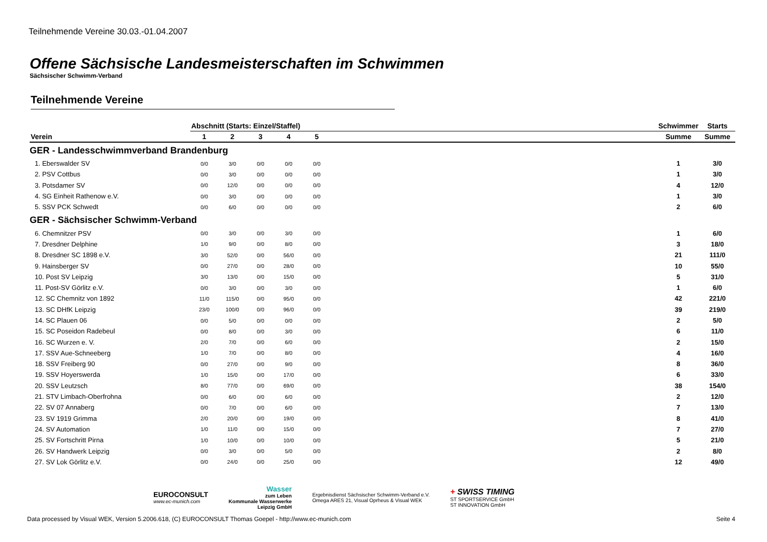Teilnehmende Vereine 30.03.-01.04.2007
Offene Sächsische Landesmeisterschaften im Schwimmen
Sächsischer Schwimm-Verband
Teilnehmende Vereine
| | Abschnitt (Starts: Einzel/Staffel) | | | | | | Schwimmer | Starts |
| --- | --- | --- | --- | --- | --- | --- | --- | --- |
| Verein | 1 | 2 | 3 | 4 | 5 | | Summe | Summe |
| GER - Landesschwimmverband Brandenburg | | | | | | | | |
| 1. Eberswalder SV | 0/0 | 3/0 | 0/0 | 0/0 | 0/0 | | 1 | 3/0 |
| 2. PSV Cottbus | 0/0 | 3/0 | 0/0 | 0/0 | 0/0 | | 1 | 3/0 |
| 3. Potsdamer SV | 0/0 | 12/0 | 0/0 | 0/0 | 0/0 | | 4 | 12/0 |
| 4. SG Einheit Rathenow e.V. | 0/0 | 3/0 | 0/0 | 0/0 | 0/0 | | 1 | 3/0 |
| 5. SSV PCK Schwedt | 0/0 | 6/0 | 0/0 | 0/0 | 0/0 | | 2 | 6/0 |
| GER - Sächsischer Schwimm-Verband | | | | | | | | |
| 6. Chemnitzer PSV | 0/0 | 3/0 | 0/0 | 3/0 | 0/0 | | 1 | 6/0 |
| 7. Dresdner Delphine | 1/0 | 9/0 | 0/0 | 8/0 | 0/0 | | 3 | 18/0 |
| 8. Dresdner SC 1898 e.V. | 3/0 | 52/0 | 0/0 | 56/0 | 0/0 | | 21 | 111/0 |
| 9. Hainsberger SV | 0/0 | 27/0 | 0/0 | 28/0 | 0/0 | | 10 | 55/0 |
| 10. Post SV Leipzig | 3/0 | 13/0 | 0/0 | 15/0 | 0/0 | | 5 | 31/0 |
| 11. Post-SV Görlitz e.V. | 0/0 | 3/0 | 0/0 | 3/0 | 0/0 | | 1 | 6/0 |
| 12. SC Chemnitz von 1892 | 11/0 | 115/0 | 0/0 | 95/0 | 0/0 | | 42 | 221/0 |
| 13. SC DHfK Leipzig | 23/0 | 100/0 | 0/0 | 96/0 | 0/0 | | 39 | 219/0 |
| 14. SC Plauen 06 | 0/0 | 5/0 | 0/0 | 0/0 | 0/0 | | 2 | 5/0 |
| 15. SC Poseidon Radebeul | 0/0 | 8/0 | 0/0 | 3/0 | 0/0 | | 6 | 11/0 |
| 16. SC Wurzen e. V. | 2/0 | 7/0 | 0/0 | 6/0 | 0/0 | | 2 | 15/0 |
| 17. SSV Aue-Schneeberg | 1/0 | 7/0 | 0/0 | 8/0 | 0/0 | | 4 | 16/0 |
| 18. SSV Freiberg 90 | 0/0 | 27/0 | 0/0 | 9/0 | 0/0 | | 8 | 36/0 |
| 19. SSV Hoyerswerda | 1/0 | 15/0 | 0/0 | 17/0 | 0/0 | | 6 | 33/0 |
| 20. SSV Leutzsch | 8/0 | 77/0 | 0/0 | 69/0 | 0/0 | | 38 | 154/0 |
| 21. STV Limbach-Oberfrohna | 0/0 | 6/0 | 0/0 | 6/0 | 0/0 | | 2 | 12/0 |
| 22. SV 07 Annaberg | 0/0 | 7/0 | 0/0 | 6/0 | 0/0 | | 7 | 13/0 |
| 23. SV 1919 Grimma | 2/0 | 20/0 | 0/0 | 19/0 | 0/0 | | 8 | 41/0 |
| 24. SV Automation | 1/0 | 11/0 | 0/0 | 15/0 | 0/0 | | 7 | 27/0 |
| 25. SV Fortschritt Pirna | 1/0 | 10/0 | 0/0 | 10/0 | 0/0 | | 5 | 21/0 |
| 26. SV Handwerk Leipzig | 0/0 | 3/0 | 0/0 | 5/0 | 0/0 | | 2 | 8/0 |
| 27. SV Lok Görlitz e.V. | 0/0 | 24/0 | 0/0 | 25/0 | 0/0 | | 12 | 49/0 |
EUROCONSULT
www.ec-munich.com
Wasser
zum Leben
Kommunale Wasserwerke
Leipzig GmbH
Ergebnisdienst Sächsischer Schwimm-Verband e.V.
Omega ARES 21, Visual Oprheus & Visual WEK
+ SWISS TIMING
ST SPORTSERVICE GmbH
ST INNOVATION GmbH
Data processed by Visual WEK, Version 5.2006.618, (C) EUROCONSULT Thomas Goepel - http://www.ec-munich.com Seite 4